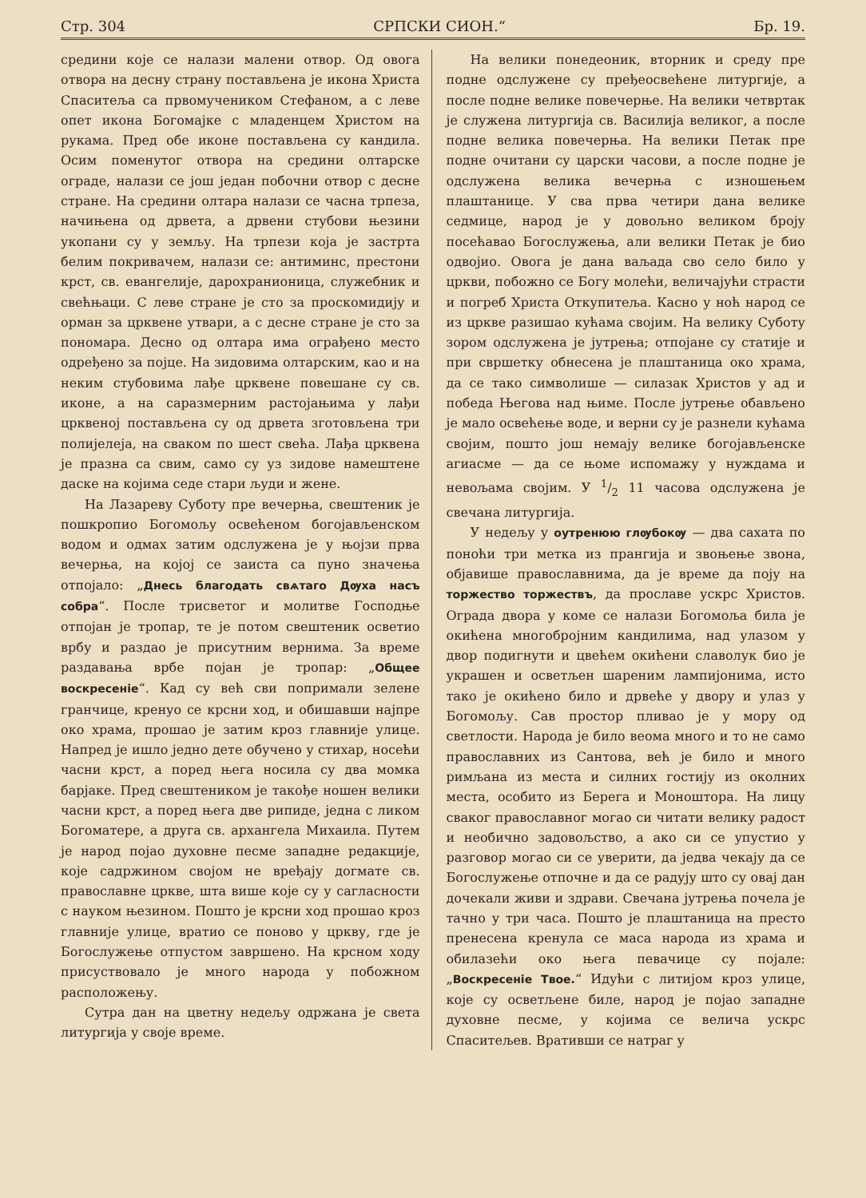Стр. 304 СРПСКИ СИОН.“Бр. 19.
средини које се налази малени отвор. Од овога отвора на десну страну постављена је икона Христа Спаситеља са првомучеником Стефаном, а с леве опет икона Богомајке с младенцем Христом на рукама. Пред обе иконе постављена су кандила. Осим поменутог отвора на средини олтарске ограде, налази се још један побочни отвор с десне стране. На средини олтара налази се часна трпеза, начињена од дрвета, а дрвени стубови њезини укопани су у земљу. На трпези која је застрта белим покривачем, налази се: антиминс, престони крст, св. евангелије, дарохранионица, служебник и свећњаци. С леве стране је сто за проскомидију и орман за црквене утвари, а с десне стране је сто за пономара. Десно од олтара има ограђено место одређено за појце. На зидовима олтарским, као и на неким стубовима лађе црквене повешане су св. иконе, а на саразмерним растојањима у лађи црквеној постављена су од дрвета зготовљена три полијелеја, на сваком по шест свећа. Лађа црквена је празна са свим, само су уз зидове намештене даске на којима седе стари људи и жене.
На Лазареву Суботу пре вечерња, свештеник је пошкропио Богомољу освећеном богојављенском водом и одмах затим одслужена је у њојзи прва вечерња, на којој се заиста са пуно значења отпојало: „Днесь благодать свѧтаго Дѹха насъ собра“. После трисветог и молитве Господње отпојан је тропар, те је потом свештеник осветио врбу и раздао је присутним вернима. За време раздавања врбе појан је тропар: „Общее воскресеніе“. Кад су већ сви попримали зелене гранчице, кренуо се крсни ход, и обишавши најпре око храма, прошао је затим кроз главније улице. Напред је ишло једно дете обучено у стихар, носећи часни крст, а поред њега носила су два момка барјаке. Пред свештеником је такође ношен велики часни крст, а поред њега две рипиде, једна с ликом Богоматере, а друга св. архангела Михаила. Путем је народ појао духовне песме западне редакције, које садржином својом не вређају догмате св. православне цркве, шта више које су у сагласности с науком њезином. Пошто је крсни ход прошао кроз главније улице, вратио се поново у цркву, где је Богослужење отпустом завршено. На крсном ходу присуствовало је много народа у побожном расположењу.
Сутра дан на цветну недељу одржана је света литургија у своје време.
На велики понедеоник, вторник и среду пре подне одслужене су пређеосвећене литургије, а после подне велике повечерње. На велики четвртак је служена литургија св. Василија великог, а после подне велика повечерња. На велики Петак пре подне очитани су царски часови, а после подне је одслужена велика вечерња с изношењем плаштанице. У сва прва четири дана велике седмице, народ је у довољно великом броју посећавао Богослужења, али велики Петак је био одвојио. Овога је дана ваљада сво село било у цркви, побожно се Богу молећи, величајући страсти и погреб Христа Откупитеља. Касно у ноћ народ се из цркве разишао кућама својим. На велику Суботу зором одслужена је јутрења; отпојане су статије и при свршетку обнесена је плаштаница око храма, да се тако символише — силазак Христов у ад и победа Његова над њиме. После јутрење обављено је мало освећење воде, и верни су је разнели кућама својим, пошто још немају велике богојављенске агиасме — да се њоме испомажу у нуждама и невољама својим. У 1/2 11 часова одслужена је свечана литургија.
У недељу у оутренюю глѹбокѹ — два сахата по поноћи три метка из прангија и звоњење звона, објавише православнима, да је време да поју на торжество торжествъ, да прославе ускрс Христов. Ограда двора у коме се налази Богомоља била је окићена многобројним кандилима, над улазом у двор подигнути и цвећем окићени славолук био је украшен и осветљен шареним лампијонима, исто тако је окићено било и дрвеће у двору и улаз у Богомољу. Сав простор пливао је у мору од светлости. Народа је било веома много и то не само православних из Сантова, већ је било и много римљана из места и силних гостију из околних места, особито из Берега и Моноштора. На лицу сваког православног могао си читати велику радост и необично задовољство, а ако си се упустио у разговор могао си се уверити, да једва чекају да се Богослужење отпочне и да се радују што су овај дан дочекали живи и здрави. Свечана јутрења почела је тачно у три часа. Пошто је плаштаница на престо пренесена кренула се маса народа из храма и обилазећи око њега певачице су појале: „Воскресеніе Твое.“ Идући с литијом кроз улице, које су осветљене биле, народ је појао западне духовне песме, у којима се велича ускрс Спаситељев. Вративши се натраг у